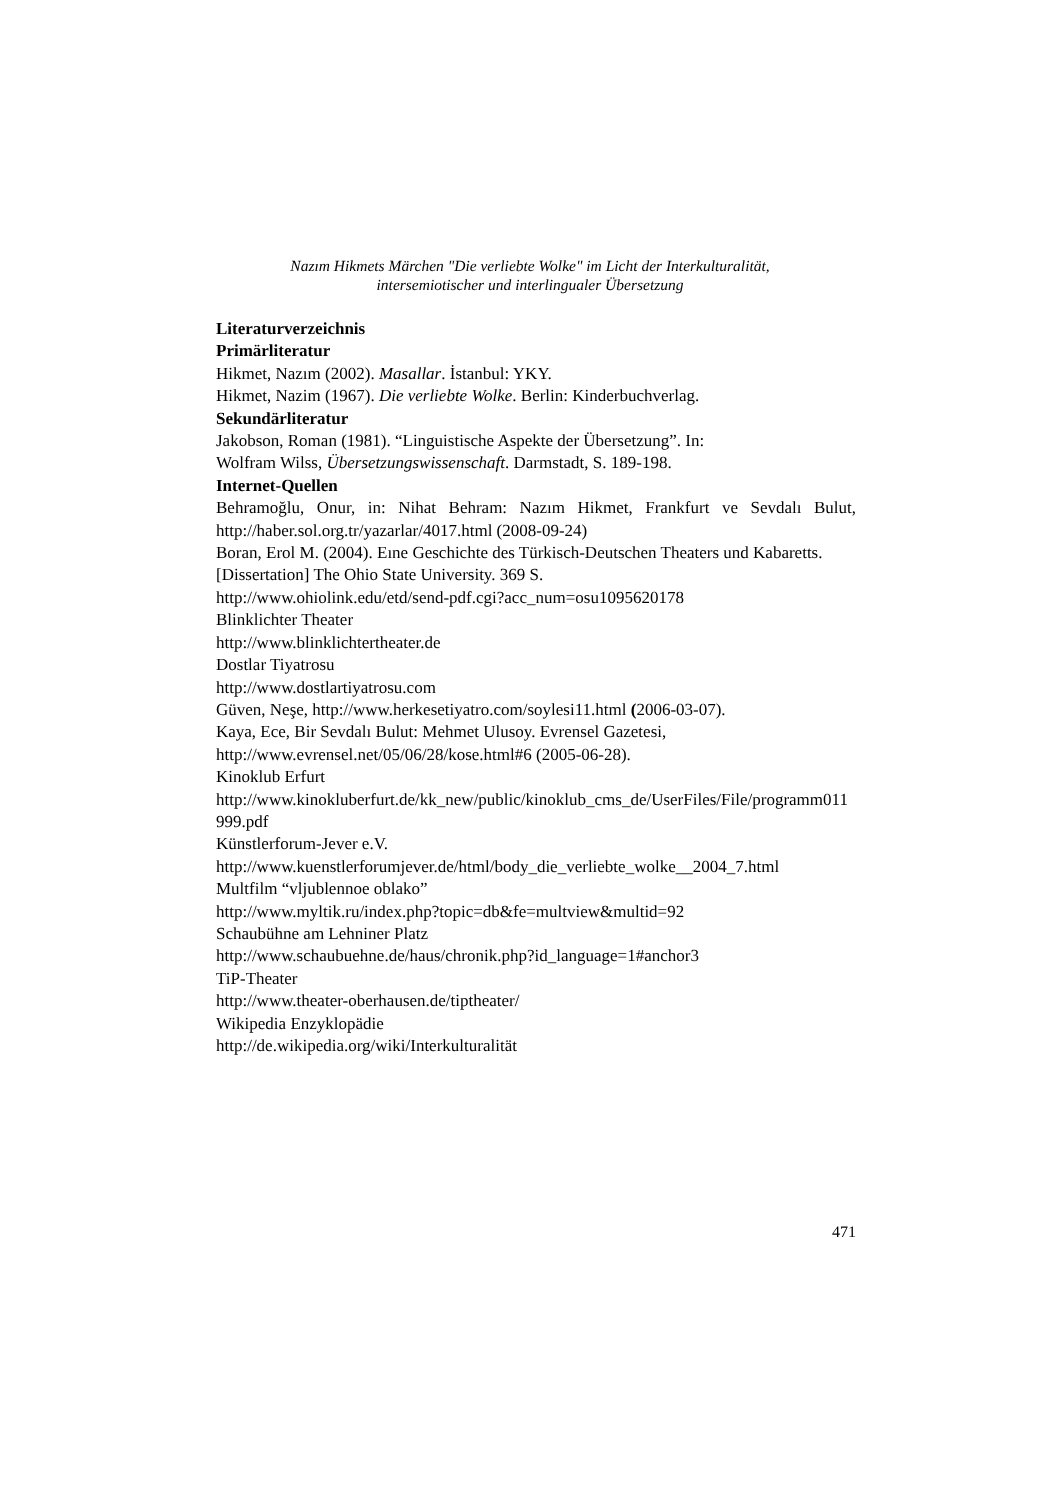Nazım Hikmets Märchen "Die verliebte Wolke" im Licht der Interkulturalität,
intersemiotischer und interlingualer Übersetzung
Literaturverzeichnis
Primärliteratur
Hikmet, Nazım (2002). Masallar. İstanbul: YKY.
Hikmet, Nazim (1967). Die verliebte Wolke. Berlin: Kinderbuchverlag.
Sekundärliteratur
Jakobson, Roman (1981). “Linguistische Aspekte der Übersetzung”. In:
Wolfram Wilss, Übersetzungswissenschaft. Darmstadt, S. 189-198.
Internet-Quellen
Behramoğlu, Onur, in: Nihat Behram: Nazım Hikmet, Frankfurt ve Sevdalı Bulut, http://haber.sol.org.tr/yazarlar/4017.html (2008-09-24)
Boran, Erol M. (2004). Eıne Geschichte des Türkisch-Deutschen Theaters und Kabaretts. [Dissertation] The Ohio State University. 369 S.
http://www.ohiolink.edu/etd/send-pdf.cgi?acc_num=osu1095620178
Blinklichter Theater
http://www.blinklichtertheater.de
Dostlar Tiyatrosu
http://www.dostlartiyatrosu.com
Güven, Neşe, http://www.herkesetiyatro.com/soylesi11.html (2006-03-07).
Kaya, Ece, Bir Sevdalı Bulut: Mehmet Ulusoy. Evrensel Gazetesi,
http://www.evrensel.net/05/06/28/kose.html#6 (2005-06-28).
Kinoklub Erfurt
http://www.kinokluberfurt.de/kk_new/public/kinoklub_cms_de/UserFiles/File/programm011999.pdf
Künstlerforum-Jever e.V.
http://www.kuenstlerforumjever.de/html/body_die_verliebte_wolke__2004_7.html
Multfilm “vljublennoe oblako”
http://www.myltik.ru/index.php?topic=db&fe=multview&multid=92
Schaubühne am Lehniner Platz
http://www.schaubuehne.de/haus/chronik.php?id_language=1#anchor3
TiP-Theater
http://www.theater-oberhausen.de/tiptheater/
Wikipedia Enzyklopädie
http://de.wikipedia.org/wiki/Interkulturalität
471